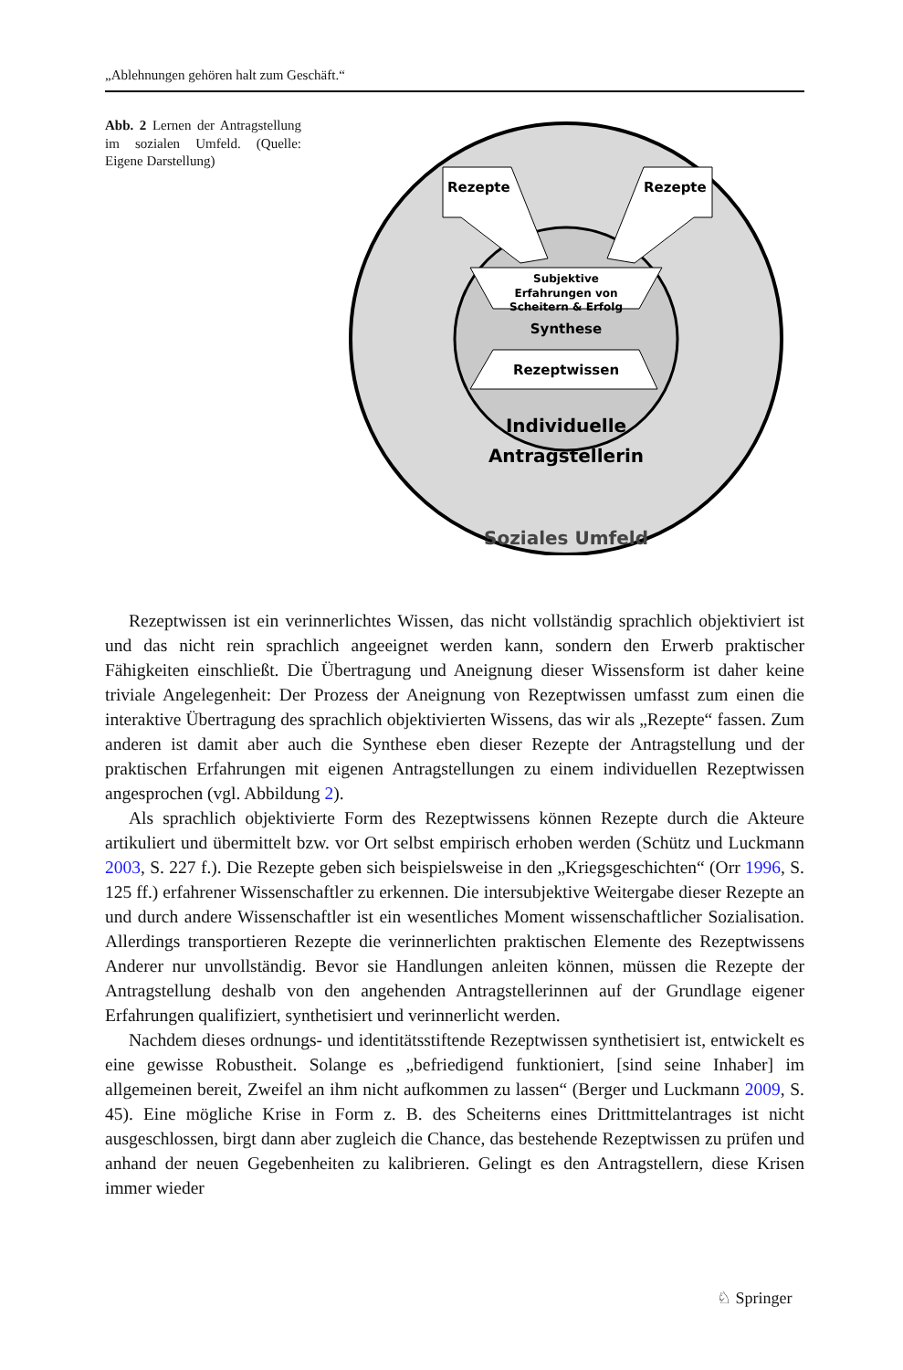„Ablehnungen gehören halt zum Geschäft.“
Abb. 2 Lernen der Antragstellung im sozialen Umfeld. (Quelle: Eigene Darstellung)
Rezepte
Rezepte
Subjektive
Erfahrungen von
Scheitern & Erfolg
Synthese
Rezeptwissen
Individuelle
Antragstellerin
Soziales Umfeld
Rezeptwissen ist ein verinnerlichtes Wissen, das nicht vollständig sprachlich objektiviert ist und das nicht rein sprachlich angeeignet werden kann, sondern den Erwerb praktischer Fähigkeiten einschließt. Die Übertragung und Aneignung dieser Wissensform ist daher keine triviale Angelegenheit: Der Prozess der Aneignung von Rezeptwissen umfasst zum einen die interaktive Übertragung des sprachlich objektivierten Wissens, das wir als „Rezepte“ fassen. Zum anderen ist damit aber auch die Synthese eben dieser Rezepte der Antragstellung und der praktischen Erfahrungen mit eigenen Antragstellungen zu einem individuellen Rezeptwissen angesprochen (vgl. Abbildung 2).
Als sprachlich objektivierte Form des Rezeptwissens können Rezepte durch die Akteure artikuliert und übermittelt bzw. vor Ort selbst empirisch erhoben werden (Schütz und Luckmann 2003, S. 227 f.). Die Rezepte geben sich beispielsweise in den „Kriegsgeschichten“ (Orr 1996, S. 125 ff.) erfahrener Wissenschaftler zu erkennen. Die intersubjektive Weitergabe dieser Rezepte an und durch andere Wissenschaftler ist ein wesentliches Moment wissenschaftlicher Sozialisation. Allerdings transportieren Rezepte die verinnerlichten praktischen Elemente des Rezeptwissens Anderer nur unvollständig. Bevor sie Handlungen anleiten können, müssen die Rezepte der Antragstellung deshalb von den angehenden Antragstellerinnen auf der Grundlage eigener Erfahrungen qualifiziert, synthetisiert und verinnerlicht werden.
Nachdem dieses ordnungs- und identitätsstiftende Rezeptwissen synthetisiert ist, entwickelt es eine gewisse Robustheit. Solange es „befriedigend funktioniert, [sind seine Inhaber] im allgemeinen bereit, Zweifel an ihm nicht aufkommen zu lassen“ (Berger und Luckmann 2009, S. 45). Eine mögliche Krise in Form z. B. des Scheiterns eines Drittmittelantrages ist nicht ausgeschlossen, birgt dann aber zugleich die Chance, das bestehende Rezeptwissen zu prüfen und anhand der neuen Gegebenheiten zu kalibrieren. Gelingt es den Antragstellern, diese Krisen immer wieder
♘ Springer